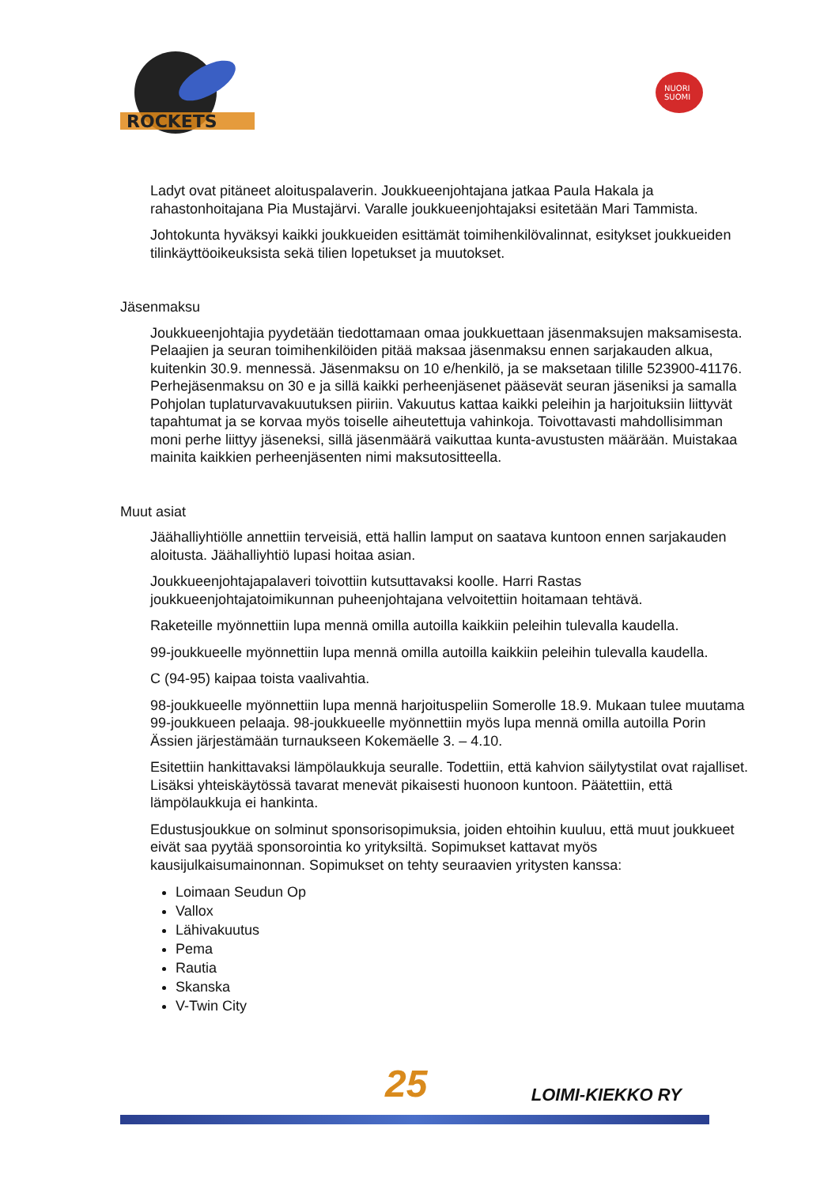ROCKETS
NUORI
SUOMI
Ladyt ovat pitäneet aloituspalaverin. Joukkueenjohtajana jatkaa Paula Hakala ja rahastonhoitajana Pia Mustajärvi. Varalle joukkueenjohtajaksi esitetään Mari Tammista.
Johtokunta hyväksyi kaikki joukkueiden esittämät toimihenkilövalinnat, esitykset joukkueiden tilinkäyttöoikeuksista sekä tilien lopetukset ja muutokset.
Jäsenmaksu
Joukkueenjohtajia pyydetään tiedottamaan omaa joukkuettaan jäsenmaksujen maksamisesta. Pelaajien ja seuran toimihenkilöiden pitää maksaa jäsenmaksu ennen sarjakauden alkua, kuitenkin 30.9. mennessä. Jäsenmaksu on 10 e/henkilö, ja se maksetaan tilille 523900-41176. Perhejäsenmaksu on 30 e ja sillä kaikki perheenjäsenet pääsevät seuran jäseniksi ja samalla Pohjolan tuplaturvavakuutuksen piiriin. Vakuutus kattaa kaikki peleihin ja harjoituksiin liittyvät tapahtumat ja se korvaa myös toiselle aiheutettuja vahinkoja. Toivottavasti mahdollisimman moni perhe liittyy jäseneksi, sillä jäsenmäärä vaikuttaa kunta-avustusten määrään. Muistakaa mainita kaikkien perheenjäsenten nimi maksutositteella.
Muut asiat
Jäähalliyhtiölle annettiin terveisiä, että hallin lamput on saatava kuntoon ennen sarjakauden aloitusta. Jäähalliyhtiö lupasi hoitaa asian.
Joukkueenjohtajapalaveri toivottiin kutsuttavaksi koolle. Harri Rastas joukkueenjohtajatoimikunnan puheenjohtajana velvoitettiin hoitamaan tehtävä.
Raketeille myönnettiin lupa mennä omilla autoilla kaikkiin peleihin tulevalla kaudella.
99-joukkueelle myönnettiin lupa mennä omilla autoilla kaikkiin peleihin tulevalla kaudella.
C (94-95) kaipaa toista vaalivahtia.
98-joukkueelle myönnettiin lupa mennä harjoituspeliin Somerolle 18.9. Mukaan tulee muutama 99-joukkueen pelaaja. 98-joukkueelle myönnettiin myös lupa mennä omilla autoilla Porin Ässien järjestämään turnaukseen Kokemäelle 3. – 4.10.
Esitettiin hankittavaksi lämpölaukkuja seuralle. Todettiin, että kahvion säilytystilat ovat rajalliset. Lisäksi yhteiskäytössä tavarat menevät pikaisesti huonoon kuntoon. Päätettiin, että lämpölaukkuja ei hankinta.
Edustusjoukkue on solminut sponsorisopimuksia, joiden ehtoihin kuuluu, että muut joukkueet eivät saa pyytää sponsorointia ko yrityksiltä. Sopimukset kattavat myös kausijulkaisumainonnan. Sopimukset on tehty seuraavien yritysten kanssa:
Loimaan Seudun Op
Vallox
Lähivakuutus
Pema
Rautia
Skanska
V-Twin City
25 LOIMI-KIEKKO RY